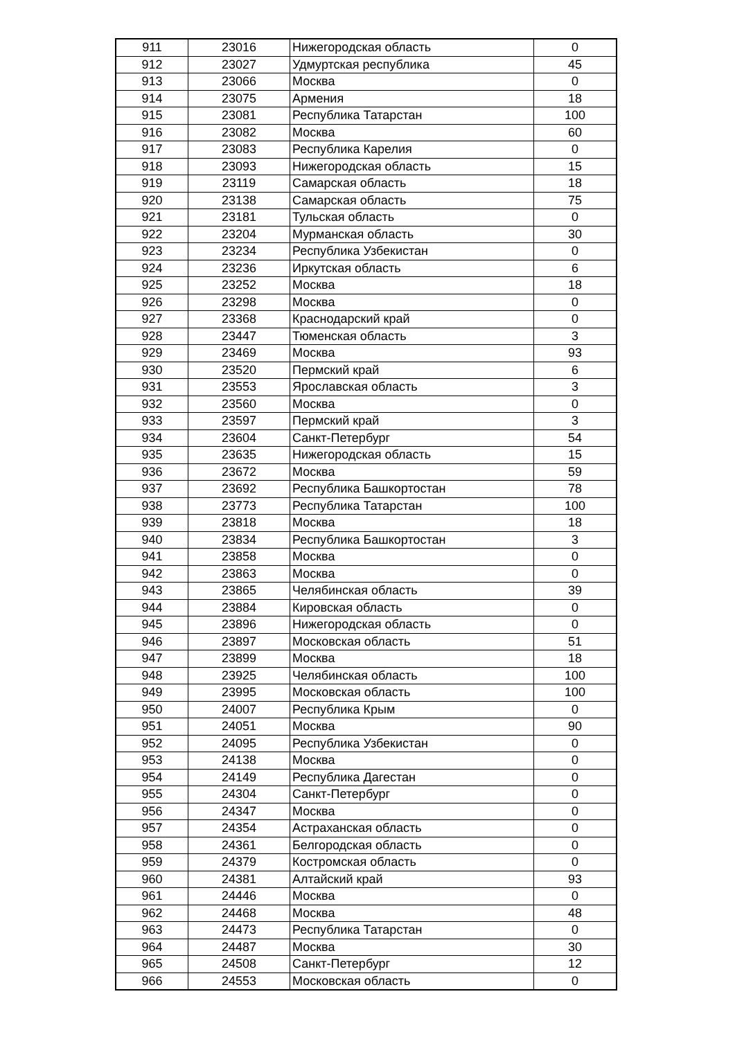| 911 | 23016 | Нижегородская область | 0 |
| 912 | 23027 | Удмуртская республика | 45 |
| 913 | 23066 | Москва | 0 |
| 914 | 23075 | Армения | 18 |
| 915 | 23081 | Республика Татарстан | 100 |
| 916 | 23082 | Москва | 60 |
| 917 | 23083 | Республика Карелия | 0 |
| 918 | 23093 | Нижегородская область | 15 |
| 919 | 23119 | Самарская область | 18 |
| 920 | 23138 | Самарская область | 75 |
| 921 | 23181 | Тульская область | 0 |
| 922 | 23204 | Мурманская область | 30 |
| 923 | 23234 | Республика Узбекистан | 0 |
| 924 | 23236 | Иркутская область | 6 |
| 925 | 23252 | Москва | 18 |
| 926 | 23298 | Москва | 0 |
| 927 | 23368 | Краснодарский край | 0 |
| 928 | 23447 | Тюменская область | 3 |
| 929 | 23469 | Москва | 93 |
| 930 | 23520 | Пермский край | 6 |
| 931 | 23553 | Ярославская область | 3 |
| 932 | 23560 | Москва | 0 |
| 933 | 23597 | Пермский край | 3 |
| 934 | 23604 | Санкт-Петербург | 54 |
| 935 | 23635 | Нижегородская область | 15 |
| 936 | 23672 | Москва | 59 |
| 937 | 23692 | Республика Башкортостан | 78 |
| 938 | 23773 | Республика Татарстан | 100 |
| 939 | 23818 | Москва | 18 |
| 940 | 23834 | Республика Башкортостан | 3 |
| 941 | 23858 | Москва | 0 |
| 942 | 23863 | Москва | 0 |
| 943 | 23865 | Челябинская область | 39 |
| 944 | 23884 | Кировская область | 0 |
| 945 | 23896 | Нижегородская область | 0 |
| 946 | 23897 | Московская область | 51 |
| 947 | 23899 | Москва | 18 |
| 948 | 23925 | Челябинская область | 100 |
| 949 | 23995 | Московская область | 100 |
| 950 | 24007 | Республика Крым | 0 |
| 951 | 24051 | Москва | 90 |
| 952 | 24095 | Республика Узбекистан | 0 |
| 953 | 24138 | Москва | 0 |
| 954 | 24149 | Республика Дагестан | 0 |
| 955 | 24304 | Санкт-Петербург | 0 |
| 956 | 24347 | Москва | 0 |
| 957 | 24354 | Астраханская область | 0 |
| 958 | 24361 | Белгородская область | 0 |
| 959 | 24379 | Костромская область | 0 |
| 960 | 24381 | Алтайский край | 93 |
| 961 | 24446 | Москва | 0 |
| 962 | 24468 | Москва | 48 |
| 963 | 24473 | Республика Татарстан | 0 |
| 964 | 24487 | Москва | 30 |
| 965 | 24508 | Санкт-Петербург | 12 |
| 966 | 24553 | Московская область | 0 |